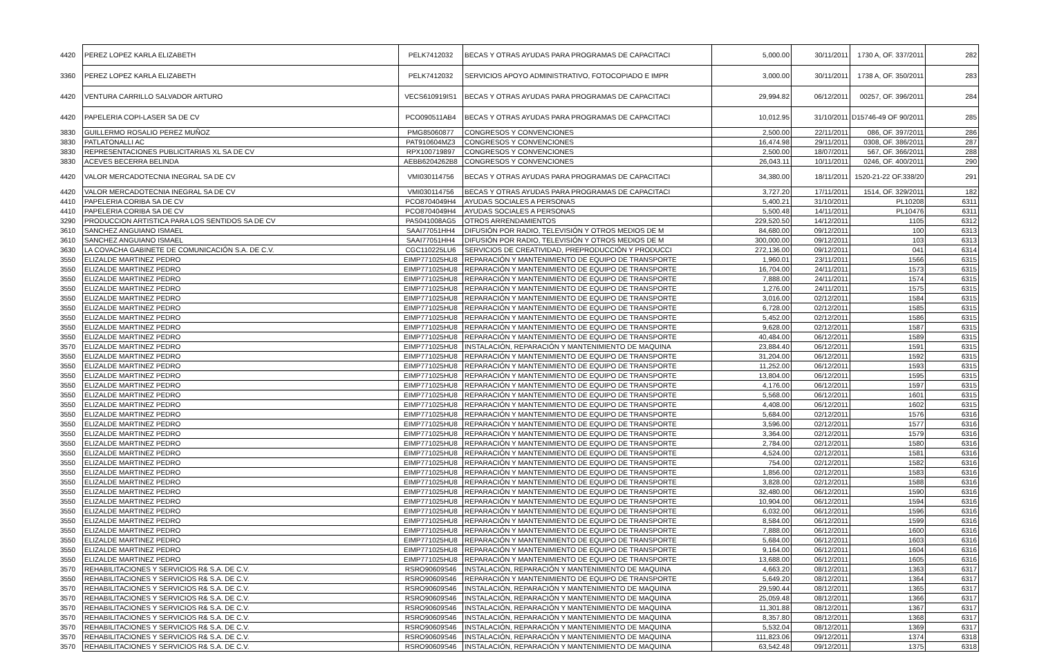| 4420 | PEREZ LOPEZ KARLA ELIZABETH | PELK7412032 | BECAS Y OTRAS AYUDAS PARA PROGRAMAS DE CAPACITACI | 5,000.00 | 30/11/2011 | 1730 A, OF. 337/2011 | 282 |
| 3360 | PEREZ LOPEZ KARLA ELIZABETH | PELK7412032 | SERVICIOS APOYO ADMINISTRATIVO, FOTOCOPIADO E IMPR | 3,000.00 | 30/11/2011 | 1738 A, OF. 350/2011 | 283 |
| 4420 | VENTURA CARRILLO SALVADOR ARTURO | VECS610919IS1 | BECAS Y OTRAS AYUDAS PARA PROGRAMAS DE CAPACITACI | 29,994.82 | 06/12/2011 | 00257, OF. 396/2011 | 284 |
| 4420 | PAPELERIA COPI-LASER SA DE CV | PCO090511AB4 | BECAS Y OTRAS AYUDAS PARA PROGRAMAS DE CAPACITACI | 10,012.95 | 31/10/2011 | D15746-49 OF 90/2011 | 285 |
| 3830 | GUILLERMO ROSALIO PEREZ MUÑOZ | PMG85060877 | CONGRESOS Y CONVENCIONES | 2,500.00 | 22/11/2011 | 086, OF. 397/2011 | 286 |
| 3830 | PATLATONALLI AC | PAT910604MZ3 | CONGRESOS Y CONVENCIONES | 16,474.98 | 29/11/2011 | 0308, OF. 386/2011 | 287 |
| 3830 | REPRESENTACIONES PUBLICITARIAS XL SA DE CV | RPX100719897 | CONGRESOS Y CONVENCIONES | 2,500.00 | 18/07/2011 | 567, OF. 366/2011 | 288 |
| 3830 | ACEVES BECERRA BELINDA | AEBB6204262B8 | CONGRESOS Y CONVENCIONES | 26,043.11 | 10/11/2011 | 0246, OF. 400/2011 | 290 |
| 4420 | VALOR MERCADOTECNIA INEGRAL SA DE CV | VMI030114756 | BECAS Y OTRAS AYUDAS PARA PROGRAMAS DE CAPACITACI | 34,380.00 | 18/11/2011 | 1520-21-22 OF.338/20 | 291 |
| 4420 | VALOR MERCADOTECNIA INEGRAL SA DE CV | VMI030114756 | BECAS Y OTRAS AYUDAS PARA PROGRAMAS DE CAPACITACI | 3,727.20 | 17/11/2011 | 1514, OF. 329/2011 | 182 |
| 4410 | PAPELERIA CORIBA SA DE CV | PCO8704049H4 | AYUDAS SOCIALES A PERSONAS | 5,400.21 | 31/10/2011 | PL10208 | 6311 |
| 4410 | PAPELERIA CORIBA SA DE CV | PCO8704049H4 | AYUDAS SOCIALES A PERSONAS | 5,500.48 | 14/11/2011 | PL10476 | 6311 |
| 3290 | PRODUCCION ARTISTICA PARA LOS SENTIDOS SA DE CV | PAS041008AG5 | OTROS ARRENDAMIENTOS | 229,520.50 | 14/12/2011 | 1105 | 6312 |
| 3610 | SANCHEZ ANGUIANO ISMAEL | SAAI77051HH4 | DIFUSIÓN POR RADIO, TELEVISIÓN Y OTROS MEDIOS DE M | 84,680.00 | 09/12/2011 | 100 | 6313 |
| 3610 | SANCHEZ ANGUIANO ISMAEL | SAAI77051HH4 | DIFUSIÓN POR RADIO, TELEVISIÓN Y OTROS MEDIOS DE M | 300,000.00 | 09/12/2011 | 103 | 6313 |
| 3630 | LA COVACHA GABINETE DE COMUNICACIÓN S.A. DE C.V. | CGC110225LU6 | SERVICIOS DE CREATIVIDAD, PREPRODUCCIÓN Y PRODUCCI | 272,136.00 | 09/12/2011 | 041 | 6314 |
| 3550 | ELIZALDE MARTINEZ PEDRO | EIMP771025HU8 | REPARACIÓN Y MANTENIMIENTO DE EQUIPO DE TRANSPORTE | 1,960.01 | 23/11/2011 | 1566 | 6315 |
| 3550 | ELIZALDE MARTINEZ PEDRO | EIMP771025HU8 | REPARACIÓN Y MANTENIMIENTO DE EQUIPO DE TRANSPORTE | 16,704.00 | 24/11/2011 | 1573 | 6315 |
| 3550 | ELIZALDE MARTINEZ PEDRO | EIMP771025HU8 | REPARACIÓN Y MANTENIMIENTO DE EQUIPO DE TRANSPORTE | 7,888.00 | 24/11/2011 | 1574 | 6315 |
| 3550 | ELIZALDE MARTINEZ PEDRO | EIMP771025HU8 | REPARACIÓN Y MANTENIMIENTO DE EQUIPO DE TRANSPORTE | 1,276.00 | 24/11/2011 | 1575 | 6315 |
| 3550 | ELIZALDE MARTINEZ PEDRO | EIMP771025HU8 | REPARACIÓN Y MANTENIMIENTO DE EQUIPO DE TRANSPORTE | 3,016.00 | 02/12/2011 | 1584 | 6315 |
| 3550 | ELIZALDE MARTINEZ PEDRO | EIMP771025HU8 | REPARACIÓN Y MANTENIMIENTO DE EQUIPO DE TRANSPORTE | 6,728.00 | 02/12/2011 | 1585 | 6315 |
| 3550 | ELIZALDE MARTINEZ PEDRO | EIMP771025HU8 | REPARACIÓN Y MANTENIMIENTO DE EQUIPO DE TRANSPORTE | 5,452.00 | 02/12/2011 | 1586 | 6315 |
| 3550 | ELIZALDE MARTINEZ PEDRO | EIMP771025HU8 | REPARACIÓN Y MANTENIMIENTO DE EQUIPO DE TRANSPORTE | 9,628.00 | 02/12/2011 | 1587 | 6315 |
| 3550 | ELIZALDE MARTINEZ PEDRO | EIMP771025HU8 | REPARACIÓN Y MANTENIMIENTO DE EQUIPO DE TRANSPORTE | 40,484.00 | 06/12/2011 | 1589 | 6315 |
| 3570 | ELIZALDE MARTINEZ PEDRO | EIMP771025HU8 | INSTALACIÓN, REPARACIÓN Y MANTENIMIENTO DE MAQUINA | 23,884.40 | 06/12/2011 | 1591 | 6315 |
| 3550 | ELIZALDE MARTINEZ PEDRO | EIMP771025HU8 | REPARACIÓN Y MANTENIMIENTO DE EQUIPO DE TRANSPORTE | 31,204.00 | 06/12/2011 | 1592 | 6315 |
| 3550 | ELIZALDE MARTINEZ PEDRO | EIMP771025HU8 | REPARACIÓN Y MANTENIMIENTO DE EQUIPO DE TRANSPORTE | 11,252.00 | 06/12/2011 | 1593 | 6315 |
| 3550 | ELIZALDE MARTINEZ PEDRO | EIMP771025HU8 | REPARACIÓN Y MANTENIMIENTO DE EQUIPO DE TRANSPORTE | 13,804.00 | 06/12/2011 | 1595 | 6315 |
| 3550 | ELIZALDE MARTINEZ PEDRO | EIMP771025HU8 | REPARACIÓN Y MANTENIMIENTO DE EQUIPO DE TRANSPORTE | 4,176.00 | 06/12/2011 | 1597 | 6315 |
| 3550 | ELIZALDE MARTINEZ PEDRO | EIMP771025HU8 | REPARACIÓN Y MANTENIMIENTO DE EQUIPO DE TRANSPORTE | 5,568.00 | 06/12/2011 | 1601 | 6315 |
| 3550 | ELIZALDE MARTINEZ PEDRO | EIMP771025HU8 | REPARACIÓN Y MANTENIMIENTO DE EQUIPO DE TRANSPORTE | 4,408.00 | 06/12/2011 | 1602 | 6315 |
| 3550 | ELIZALDE MARTINEZ PEDRO | EIMP771025HU8 | REPARACIÓN Y MANTENIMIENTO DE EQUIPO DE TRANSPORTE | 5,684.00 | 02/12/2011 | 1576 | 6316 |
| 3550 | ELIZALDE MARTINEZ PEDRO | EIMP771025HU8 | REPARACIÓN Y MANTENIMIENTO DE EQUIPO DE TRANSPORTE | 3,596.00 | 02/12/2011 | 1577 | 6316 |
| 3550 | ELIZALDE MARTINEZ PEDRO | EIMP771025HU8 | REPARACIÓN Y MANTENIMIENTO DE EQUIPO DE TRANSPORTE | 3,364.00 | 02/12/2011 | 1579 | 6316 |
| 3550 | ELIZALDE MARTINEZ PEDRO | EIMP771025HU8 | REPARACIÓN Y MANTENIMIENTO DE EQUIPO DE TRANSPORTE | 2,784.00 | 02/12/2011 | 1580 | 6316 |
| 3550 | ELIZALDE MARTINEZ PEDRO | EIMP771025HU8 | REPARACIÓN Y MANTENIMIENTO DE EQUIPO DE TRANSPORTE | 4,524.00 | 02/12/2011 | 1581 | 6316 |
| 3550 | ELIZALDE MARTINEZ PEDRO | EIMP771025HU8 | REPARACIÓN Y MANTENIMIENTO DE EQUIPO DE TRANSPORTE | 754.00 | 02/12/2011 | 1582 | 6316 |
| 3550 | ELIZALDE MARTINEZ PEDRO | EIMP771025HU8 | REPARACIÓN Y MANTENIMIENTO DE EQUIPO DE TRANSPORTE | 1,856.00 | 02/12/2011 | 1583 | 6316 |
| 3550 | ELIZALDE MARTINEZ PEDRO | EIMP771025HU8 | REPARACIÓN Y MANTENIMIENTO DE EQUIPO DE TRANSPORTE | 3,828.00 | 02/12/2011 | 1588 | 6316 |
| 3550 | ELIZALDE MARTINEZ PEDRO | EIMP771025HU8 | REPARACIÓN Y MANTENIMIENTO DE EQUIPO DE TRANSPORTE | 32,480.00 | 06/12/2011 | 1590 | 6316 |
| 3550 | ELIZALDE MARTINEZ PEDRO | EIMP771025HU8 | REPARACIÓN Y MANTENIMIENTO DE EQUIPO DE TRANSPORTE | 10,904.00 | 06/12/2011 | 1594 | 6316 |
| 3550 | ELIZALDE MARTINEZ PEDRO | EIMP771025HU8 | REPARACIÓN Y MANTENIMIENTO DE EQUIPO DE TRANSPORTE | 6,032.00 | 06/12/2011 | 1596 | 6316 |
| 3550 | ELIZALDE MARTINEZ PEDRO | EIMP771025HU8 | REPARACIÓN Y MANTENIMIENTO DE EQUIPO DE TRANSPORTE | 8,584.00 | 06/12/2011 | 1599 | 6316 |
| 3550 | ELIZALDE MARTINEZ PEDRO | EIMP771025HU8 | REPARACIÓN Y MANTENIMIENTO DE EQUIPO DE TRANSPORTE | 7,888.00 | 06/12/2011 | 1600 | 6316 |
| 3550 | ELIZALDE MARTINEZ PEDRO | EIMP771025HU8 | REPARACIÓN Y MANTENIMIENTO DE EQUIPO DE TRANSPORTE | 5,684.00 | 06/12/2011 | 1603 | 6316 |
| 3550 | ELIZALDE MARTINEZ PEDRO | EIMP771025HU8 | REPARACIÓN Y MANTENIMIENTO DE EQUIPO DE TRANSPORTE | 9,164.00 | 06/12/2011 | 1604 | 6316 |
| 3550 | ELIZALDE MARTINEZ PEDRO | EIMP771025HU8 | REPARACIÓN Y MANTENIMIENTO DE EQUIPO DE TRANSPORTE | 13,688.00 | 06/12/2011 | 1605 | 6316 |
| 3570 | REHABILITACIONES Y SERVICIOS R& S.A. DE C.V. | RSRO90609S46 | INSTALACIÓN, REPARACIÓN Y MANTENIMIENTO DE MAQUINA | 4,663.20 | 08/12/2011 | 1363 | 6317 |
| 3550 | REHABILITACIONES Y SERVICIOS R& S.A. DE C.V. | RSRO90609S46 | REPARACIÓN Y MANTENIMIENTO DE EQUIPO DE TRANSPORTE | 5,649.20 | 08/12/2011 | 1364 | 6317 |
| 3570 | REHABILITACIONES Y SERVICIOS R& S.A. DE C.V. | RSRO90609S46 | INSTALACIÓN, REPARACIÓN Y MANTENIMIENTO DE MAQUINA | 29,590.44 | 08/12/2011 | 1365 | 6317 |
| 3570 | REHABILITACIONES Y SERVICIOS R& S.A. DE C.V. | RSRO90609S46 | INSTALACIÓN, REPARACIÓN Y MANTENIMIENTO DE MAQUINA | 25,059.48 | 08/12/2011 | 1366 | 6317 |
| 3570 | REHABILITACIONES Y SERVICIOS R& S.A. DE C.V. | RSRO90609S46 | INSTALACIÓN, REPARACIÓN Y MANTENIMIENTO DE MAQUINA | 11,301.88 | 08/12/2011 | 1367 | 6317 |
| 3570 | REHABILITACIONES Y SERVICIOS R& S.A. DE C.V. | RSRO90609S46 | INSTALACIÓN, REPARACIÓN Y MANTENIMIENTO DE MAQUINA | 8,357.80 | 08/12/2011 | 1368 | 6317 |
| 3570 | REHABILITACIONES Y SERVICIOS R& S.A. DE C.V. | RSRO90609S46 | INSTALACIÓN, REPARACIÓN Y MANTENIMIENTO DE MAQUINA | 5,532.04 | 08/12/2011 | 1369 | 6317 |
| 3570 | REHABILITACIONES Y SERVICIOS R& S.A. DE C.V. | RSRO90609S46 | INSTALACIÓN, REPARACIÓN Y MANTENIMIENTO DE MAQUINA | 111,823.06 | 09/12/2011 | 1374 | 6318 |
| 3570 | REHABILITACIONES Y SERVICIOS R& S.A. DE C.V. | RSRO90609S46 | INSTALACIÓN, REPARACIÓN Y MANTENIMIENTO DE MAQUINA | 63,542.48 | 09/12/2011 | 1375 | 6318 |